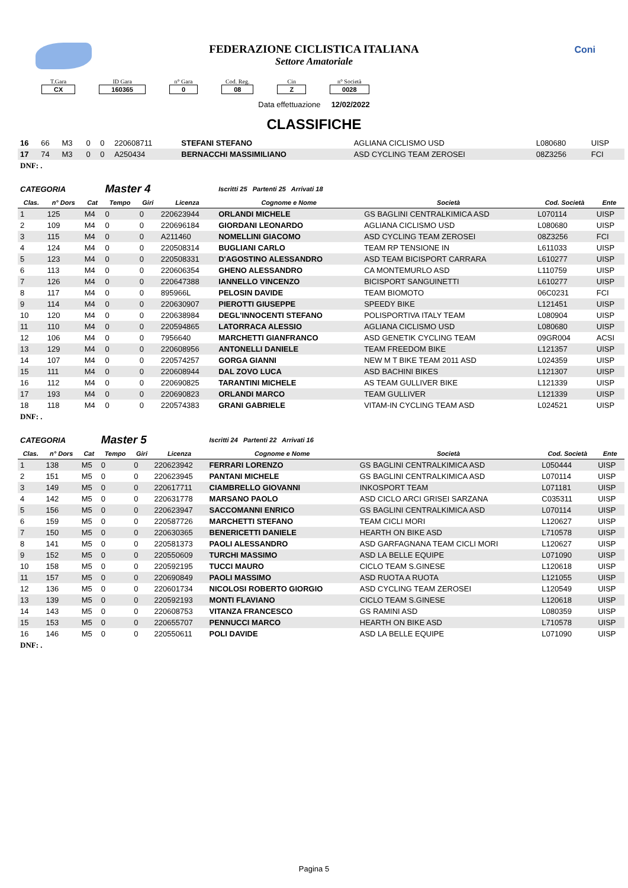Coni
FEDERAZIONE CICLISTICA ITALIANA
Settore Amatoriale
T.Gara
CX
ID Gara
160365
n° Gara
0
Cod. Reg.
08
Cin
Z
n° Società
0028
Data effettuazione 12/02/2022
CLASSIFICHE
| 16 | 66 | M3 | 0 | 0 | 220608711 | STEFANI STEFANO | AGLIANA CICLISMO USD | L080680 | UISP |
| 17 | 74 | M3 | 0 | 0 | A250434 | BERNACCHI MASSIMILIANO | ASD CYCLING TEAM ZEROSEI | 08Z3256 | FCI |
DNF: .
| CATEGORIA | | | Master 4 | | | Iscritti 25 Partenti 25 Arrivati 18 | | | |
| Clas. | n° Dors | Cat | Tempo | Giri | Licenza | Cognome e Nome | Società | Cod. Società | Ente |
| 1 | 125 | M4 | 0 | 0 | 220623944 | ORLANDI MICHELE | GS BAGLINI CENTRALKIMICA ASD | L070114 | UISP |
| 2 | 109 | M4 | 0 | 0 | 220696184 | GIORDANI LEONARDO | AGLIANA CICLISMO USD | L080680 | UISP |
| 3 | 115 | M4 | 0 | 0 | A211460 | NOMELLINI GIACOMO | ASD CYCLING TEAM ZEROSEI | 08Z3256 | FCI |
| 4 | 124 | M4 | 0 | 0 | 220508314 | BUGLIANI CARLO | TEAM RP TENSIONE IN | L611033 | UISP |
| 5 | 123 | M4 | 0 | 0 | 220508331 | D'AGOSTINO ALESSANDRO | ASD TEAM BICISPORT CARRARA | L610277 | UISP |
| 6 | 113 | M4 | 0 | 0 | 220606354 | GHENO ALESSANDRO | CA MONTEMURLO ASD | L110759 | UISP |
| 7 | 126 | M4 | 0 | 0 | 220647388 | IANNELLO VINCENZO | BICISPORT SANGUINETTI | L610277 | UISP |
| 8 | 117 | M4 | 0 | 0 | 895966L | PELOSIN DAVIDE | TEAM BIOMOTO | 06C0231 | FCI |
| 9 | 114 | M4 | 0 | 0 | 220630907 | PIEROTTI GIUSEPPE | SPEEDY BIKE | L121451 | UISP |
| 10 | 120 | M4 | 0 | 0 | 220638984 | DEGL'INNOCENTI STEFANO | POLISPORTIVA ITALY TEAM | L080904 | UISP |
| 11 | 110 | M4 | 0 | 0 | 220594865 | LATORRACA ALESSIO | AGLIANA CICLISMO USD | L080680 | UISP |
| 12 | 106 | M4 | 0 | 0 | 7956640 | MARCHETTI GIANFRANCO | ASD GENETIK CYCLING TEAM | 09GR004 | ACSI |
| 13 | 129 | M4 | 0 | 0 | 220608956 | ANTONELLI DANIELE | TEAM FREEDOM BIKE | L121357 | UISP |
| 14 | 107 | M4 | 0 | 0 | 220574257 | GORGA GIANNI | NEW M T BIKE TEAM 2011 ASD | L024359 | UISP |
| 15 | 111 | M4 | 0 | 0 | 220608944 | DAL ZOVO LUCA | ASD BACHINI BIKES | L121307 | UISP |
| 16 | 112 | M4 | 0 | 0 | 220690825 | TARANTINI MICHELE | AS TEAM GULLIVER BIKE | L121339 | UISP |
| 17 | 193 | M4 | 0 | 0 | 220690823 | ORLANDI MARCO | TEAM GULLIVER | L121339 | UISP |
| 18 | 118 | M4 | 0 | 0 | 220574383 | GRANI GABRIELE | VITAM-IN CYCLING TEAM ASD | L024521 | UISP |
DNF: .
| CATEGORIA | | | Master 5 | | | Iscritti 24 Partenti 22 Arrivati 16 | | | |
| Clas. | n° Dors | Cat | Tempo | Giri | Licenza | Cognome e Nome | Società | Cod. Società | Ente |
| 1 | 138 | M5 | 0 | 0 | 220623942 | FERRARI LORENZO | GS BAGLINI CENTRALKIMICA ASD | L050444 | UISP |
| 2 | 151 | M5 | 0 | 0 | 220623945 | PANTANI MICHELE | GS BAGLINI CENTRALKIMICA ASD | L070114 | UISP |
| 3 | 149 | M5 | 0 | 0 | 220617711 | CIAMBRELLO GIOVANNI | INKOSPORT TEAM | L071181 | UISP |
| 4 | 142 | M5 | 0 | 0 | 220631778 | MARSANO PAOLO | ASD CICLO ARCI GRISEI SARZANA | C035311 | UISP |
| 5 | 156 | M5 | 0 | 0 | 220623947 | SACCOMANNI ENRICO | GS BAGLINI CENTRALKIMICA ASD | L070114 | UISP |
| 6 | 159 | M5 | 0 | 0 | 220587726 | MARCHETTI STEFANO | TEAM CICLI MORI | L120627 | UISP |
| 7 | 150 | M5 | 0 | 0 | 220630365 | BENERICETTI DANIELE | HEARTH ON BIKE ASD | L710578 | UISP |
| 8 | 141 | M5 | 0 | 0 | 220581373 | PAOLI ALESSANDRO | ASD GARFAGNANA TEAM CICLI MORI | L120627 | UISP |
| 9 | 152 | M5 | 0 | 0 | 220550609 | TURCHI MASSIMO | ASD LA BELLE EQUIPE | L071090 | UISP |
| 10 | 158 | M5 | 0 | 0 | 220592195 | TUCCI MAURO | CICLO TEAM S.GINESE | L120618 | UISP |
| 11 | 157 | M5 | 0 | 0 | 220690849 | PAOLI MASSIMO | ASD RUOTA A RUOTA | L121055 | UISP |
| 12 | 136 | M5 | 0 | 0 | 220601734 | NICOLOSI ROBERTO GIORGIO | ASD CYCLING TEAM ZEROSEI | L120549 | UISP |
| 13 | 139 | M5 | 0 | 0 | 220592193 | MONTI FLAVIANO | CICLO TEAM S.GINESE | L120618 | UISP |
| 14 | 143 | M5 | 0 | 0 | 220608753 | VITANZA FRANCESCO | GS RAMINI ASD | L080359 | UISP |
| 15 | 153 | M5 | 0 | 0 | 220655707 | PENNUCCI MARCO | HEARTH ON BIKE ASD | L710578 | UISP |
| 16 | 146 | M5 | 0 | 0 | 220550611 | POLI DAVIDE | ASD LA BELLE EQUIPE | L071090 | UISP |
DNF: .
Pagina 5